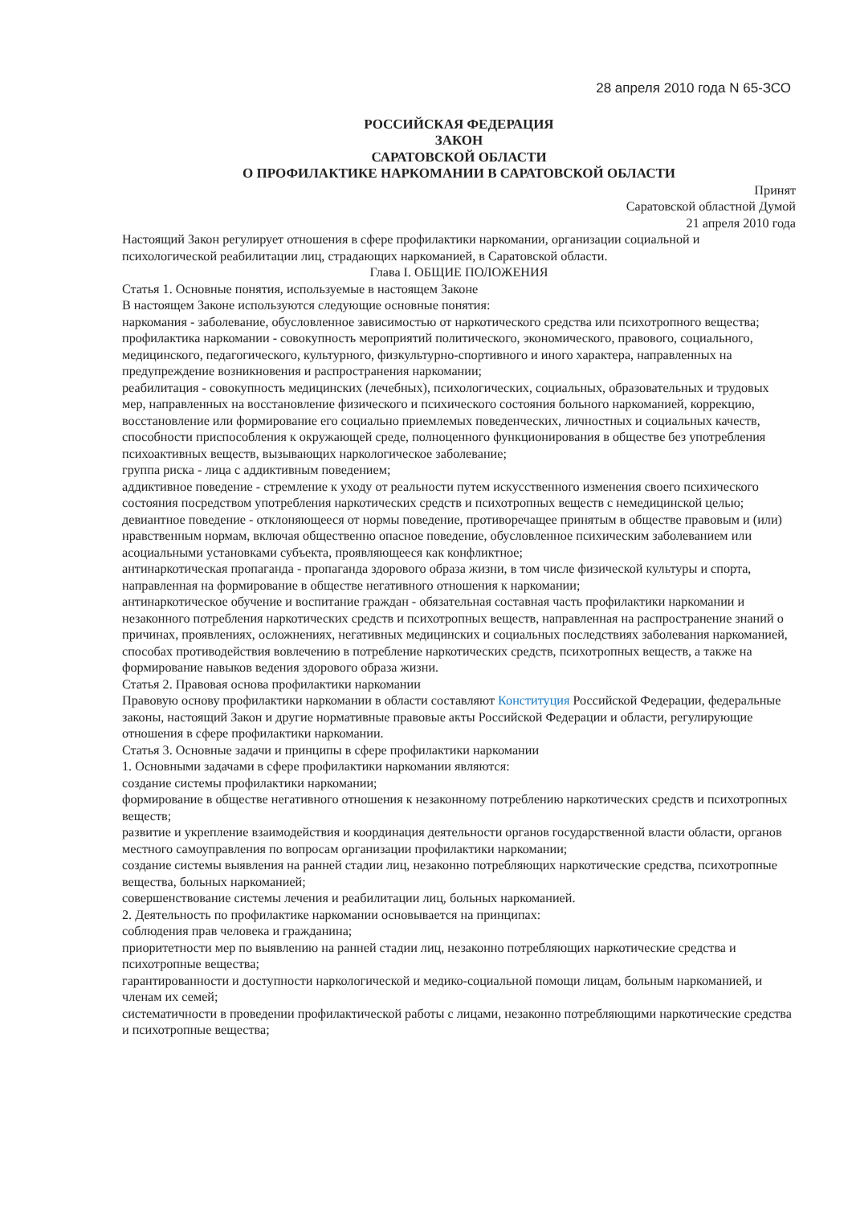28 апреля 2010 года N 65-ЗСО
РОССИЙСКАЯ ФЕДЕРАЦИЯ
ЗАКОН
САРАТОВСКОЙ ОБЛАСТИ
О ПРОФИЛАКТИКЕ НАРКОМАНИИ В САРАТОВСКОЙ ОБЛАСТИ
Принят
Саратовской областной Думой
21 апреля 2010 года
Настоящий Закон регулирует отношения в сфере профилактики наркомании, организации социальной и психологической реабилитации лиц, страдающих наркоманией, в Саратовской области.
Глава I. ОБЩИЕ ПОЛОЖЕНИЯ
Статья 1. Основные понятия, используемые в настоящем Законе
В настоящем Законе используются следующие основные понятия:
наркомания - заболевание, обусловленное зависимостью от наркотического средства или психотропного вещества;
профилактика наркомании - совокупность мероприятий политического, экономического, правового, социального, медицинского, педагогического, культурного, физкультурно-спортивного и иного характера, направленных на предупреждение возникновения и распространения наркомании;
реабилитация - совокупность медицинских (лечебных), психологических, социальных, образовательных и трудовых мер, направленных на восстановление физического и психического состояния больного наркоманией, коррекцию, восстановление или формирование его социально приемлемых поведенческих, личностных и социальных качеств, способности приспособления к окружающей среде, полноценного функционирования в обществе без употребления психоактивных веществ, вызывающих наркологическое заболевание;
группа риска - лица с аддиктивным поведением;
аддиктивное поведение - стремление к уходу от реальности путем искусственного изменения своего психического состояния посредством употребления наркотических средств и психотропных веществ с немедицинской целью;
девиантное поведение - отклоняющееся от нормы поведение, противоречащее принятым в обществе правовым и (или) нравственным нормам, включая общественно опасное поведение, обусловленное психическим заболеванием или асоциальными установками субъекта, проявляющееся как конфликтное;
антинаркотическая пропаганда - пропаганда здорового образа жизни, в том числе физической культуры и спорта, направленная на формирование в обществе негативного отношения к наркомании;
антинаркотическое обучение и воспитание граждан - обязательная составная часть профилактики наркомании и незаконного потребления наркотических средств и психотропных веществ, направленная на распространение знаний о причинах, проявлениях, осложнениях, негативных медицинских и социальных последствиях заболевания наркоманией, способах противодействия вовлечению в потребление наркотических средств, психотропных веществ, а также на формирование навыков ведения здорового образа жизни.
Статья 2. Правовая основа профилактики наркомании
Правовую основу профилактики наркомании в области составляют Конституция Российской Федерации, федеральные законы, настоящий Закон и другие нормативные правовые акты Российской Федерации и области, регулирующие отношения в сфере профилактики наркомании.
Статья 3. Основные задачи и принципы в сфере профилактики наркомании
1. Основными задачами в сфере профилактики наркомании являются:
создание системы профилактики наркомании;
формирование в обществе негативного отношения к незаконному потреблению наркотических средств и психотропных веществ;
развитие и укрепление взаимодействия и координация деятельности органов государственной власти области, органов местного самоуправления по вопросам организации профилактики наркомании;
создание системы выявления на ранней стадии лиц, незаконно потребляющих наркотические средства, психотропные вещества, больных наркоманией;
совершенствование системы лечения и реабилитации лиц, больных наркоманией.
2. Деятельность по профилактике наркомании основывается на принципах:
соблюдения прав человека и гражданина;
приоритетности мер по выявлению на ранней стадии лиц, незаконно потребляющих наркотические средства и психотропные вещества;
гарантированности и доступности наркологической и медико-социальной помощи лицам, больным наркоманией, и членам их семей;
систематичности в проведении профилактической работы с лицами, незаконно потребляющими наркотические средства и психотропные вещества;